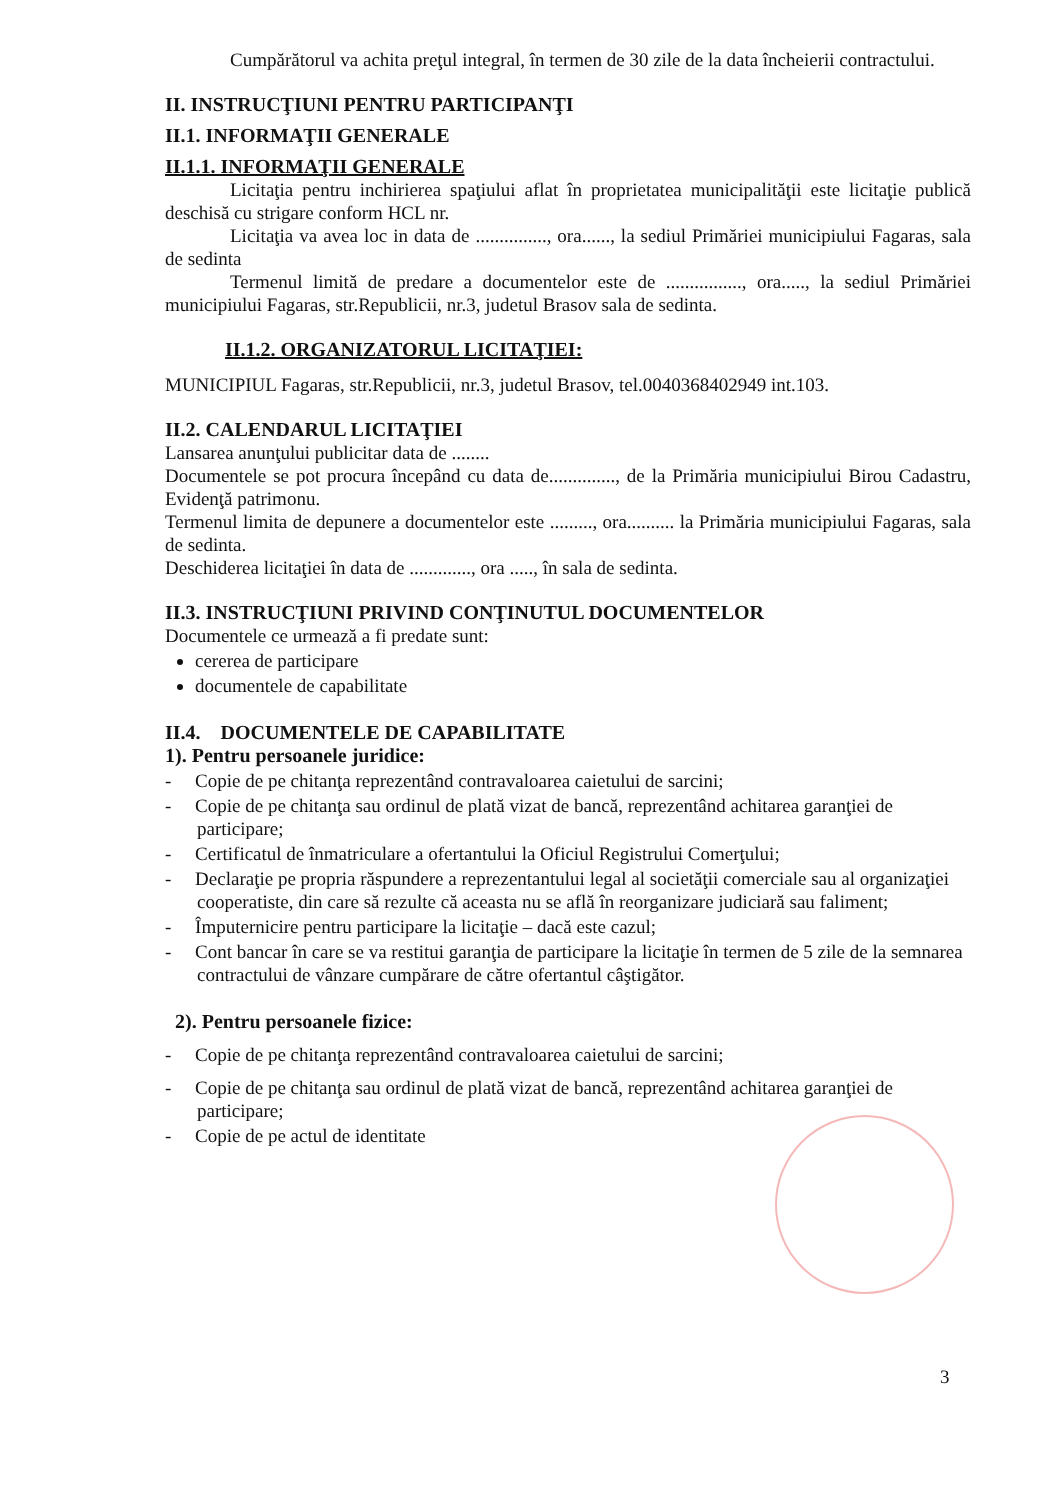Cumpărătorul va achita preţul integral, în termen de 30 zile de la data încheierii contractului.
II. INSTRUCŢIUNI PENTRU PARTICIPANŢI
II.1. INFORMAŢII GENERALE
II.1.1. INFORMAŢII GENERALE
Licitaţia pentru inchirierea spaţiului aflat în proprietatea municipalităţii este licitaţie publică deschisă cu strigare conform HCL nr.
Licitaţia va avea loc in data de ..............., ora......, la sediul Primăriei municipiului Fagaras, sala de sedinta
Termenul limită de predare a documentelor este de ................, ora....., la sediul Primăriei municipiului Fagaras, str.Republicii, nr.3, judetul Brasov sala de sedinta.
II.1.2. ORGANIZATORUL LICITAŢIEI:
MUNICIPIUL Fagaras, str.Republicii, nr.3, judetul Brasov, tel.0040368402949 int.103.
II.2. CALENDARUL LICITAŢIEI
Lansarea anunţului publicitar data de ........
Documentele se pot procura începând cu data de.............., de la Primăria municipiului Birou Cadastru, Evidenţă patrimonu.
Termenul limita de depunere a documentelor este ........., ora.......... la Primăria municipiului Fagaras, sala de sedinta.
Deschiderea licitaţiei în data de ............., ora ....., în sala de sedinta.
II.3. INSTRUCŢIUNI PRIVIND CONŢINUTUL DOCUMENTELOR
Documentele ce urmează a fi predate sunt:
cererea de participare
documentele de capabilitate
II.4. DOCUMENTELE DE CAPABILITATE
1). Pentru persoanele juridice:
- Copie de pe chitanţa reprezentând contravaloarea caietului de sarcini;
- Copie de pe chitanţa sau ordinul de plată vizat de bancă, reprezentând achitarea garanţiei de participare;
- Certificatul de înmatriculare a ofertantului la Oficiul Registrului Comerţului;
- Declaraţie pe propria răspundere a reprezentantului legal al societăţii comerciale sau al organizaţiei cooperatiste, din care să rezulte că aceasta nu se află în reorganizare judiciară sau faliment;
- Împuternicire pentru participare la licitaţie – dacă este cazul;
- Cont bancar în care se va restitui garanţia de participare la licitaţie în termen de 5 zile de la semnarea contractului de vânzare cumpărare de către ofertantul câştigător.
2). Pentru persoanele fizice:
- Copie de pe chitanţa reprezentând contravaloarea caietului de sarcini;
- Copie de pe chitanţa sau ordinul de plată vizat de bancă, reprezentând achitarea garanţiei de participare;
- Copie de pe actul de identitate
3